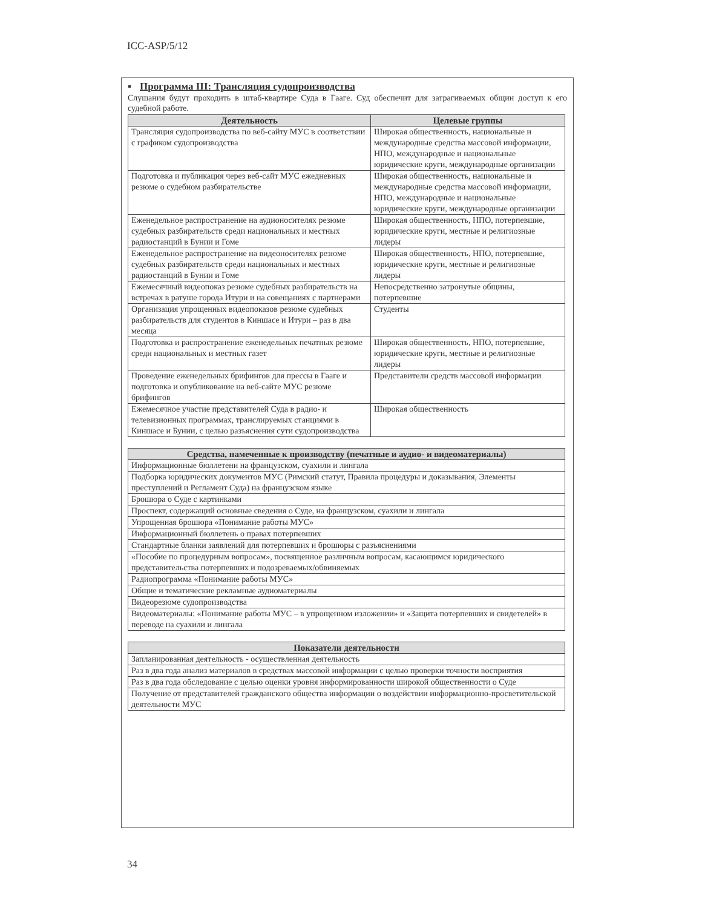ICC-ASP/5/12
▪ Программа III: Трансляция судопроизводства
Слушания будут проходить в штаб-квартире Суда в Гааге. Суд обеспечит для затрагиваемых общин доступ к его судебной работе.
| Деятельность | Целевые группы |
| --- | --- |
| Трансляция судопроизводства по веб-сайту МУС в соответствии с графиком судопроизводства | Широкая общественность, национальные и международные средства массовой информации, НПО, международные и национальные юридические круги, международные организации |
| Подготовка и публикация через веб-сайт МУС ежедневных резюме о судебном разбирательстве | Широкая общественность, национальные и международные средства массовой информации, НПО, международные и национальные юридические круги, международные организации |
| Еженедельное распространение на аудионосителях резюме судебных разбирательств среди национальных и местных радиостанций в Бунии и Гоме | Широкая общественность, НПО, потерпевшие, юридические круги, местные и религиозные лидеры |
| Еженедельное распространение на видеоносителях резюме судебных разбирательств среди национальных и местных радиостанций в Бунии и Гоме | Широкая общественность, НПО, потерпевшие, юридические круги, местные и религиозные лидеры |
| Ежемесячный видеопоказ резюме судебных разбирательств на встречах в ратуше города Итури и на совещаниях с партнерами | Непосредственно затронутые общины, потерпевшие |
| Организация упрощенных видеопоказов резюме судебных разбирательств для студентов в Киншасе и Итури – раз в два месяца | Студенты |
| Подготовка и распространение еженедельных печатных резюме среди национальных и местных газет | Широкая общественность, НПО, потерпевшие, юридические круги, местные и религиозные лидеры |
| Проведение еженедельных брифингов для прессы в Гааге и подготовка и опубликование на веб-сайте МУС резюме брифингов | Представители средств массовой информации |
| Ежемесячное участие представителей Суда в радио- и телевизионных программах, транслируемых станциями в Киншасе и Бунии, с целью разъяснения сути судопроизводства | Широкая общественность |
| Средства, намеченные к производству (печатные и аудио- и видеоматериалы) |
| --- |
| Информационные бюллетени на французском, суахили и лингала |
| Подборка юридических документов МУС (Римский статут, Правила процедуры и доказывания, Элементы преступлений и Регламент Суда) на французском языке |
| Брошюра о Суде с картинками |
| Проспект, содержащий основные сведения о Суде, на французском, суахили и лингала |
| Упрощенная брошюра «Понимание работы МУС» |
| Информационный бюллетень о правах потерпевших |
| Стандартные бланки заявлений для потерпевших и брошюры с разъяснениями |
| «Пособие по процедурным вопросам», посвященное различным вопросам, касающимся юридического представительства потерпевших и подозреваемых/обвиняемых |
| Радиопрограмма «Понимание работы МУС» |
| Общие и тематические рекламные аудиоматериалы |
| Видеорезюме судопроизводства |
| Видеоматериалы: «Понимание работы МУС – в упрощенном изложении» и «Защита потерпевших и свидетелей» в переводе на суахили и лингала |
| Показатели деятельности |
| --- |
| Запланированная деятельность - осуществленная деятельность |
| Раз в два года анализ материалов в средствах массовой информации с целью проверки точности восприятия |
| Раз в два года обследование с целью оценки уровня информированности широкой общественности о Суде |
| Получение от представителей гражданского общества информации о воздействии информационно-просветительской деятельности МУС |
34